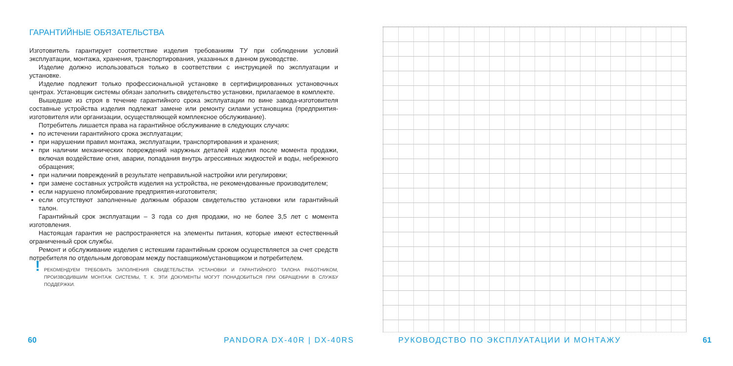ГАРАНТИЙНЫЕ ОБЯЗАТЕЛЬСТВА
Изготовитель гарантирует соответствие изделия требованиям ТУ при соблюдении условий эксплуатации, монтажа, хранения, транспортирования, указанных в данном руководстве.
Изделие должно использоваться только в соответствии с инструкцией по эксплуатации и установке.
Изделие подлежит только профессиональной установке в сертифицированных установочных центрах. Установщик системы обязан заполнить свидетельство установки, прилагаемое в комплекте.
Вышедшие из строя в течение гарантийного срока эксплуатации по вине завода-изготовителя составные устройства изделия подлежат замене или ремонту силами установщика (предприятия-изготовителя или организации, осуществляющей комплексное обслуживание).
Потребитель лишается права на гарантийное обслуживание в следующих случаях:
по истечении гарантийного срока эксплуатации;
при нарушении правил монтажа, эксплуатации, транспортирования и хранения;
при наличии механических повреждений наружных деталей изделия после момента продажи, включая воздействие огня, аварии, попадания внутрь агрессивных жидкостей и воды, небрежного обращения;
при наличии повреждений в результате неправильной настройки или регулировки;
при замене составных устройств изделия на устройства, не рекомендованные производителем;
если нарушено пломбирование предприятия-изготовителя;
если отсутствуют заполненные должным образом свидетельство установки или гарантийный талон.
Гарантийный срок эксплуатации – 3 года со дня продажи, но не более 3,5 лет с момента изготовления.
Настоящая гарантия не распространяется на элементы питания, которые имеют естественный ограниченный срок службы.
Ремонт и обслуживание изделия с истекшим гарантийным сроком осуществляется за счет средств потребителя по отдельным договорам между поставщиком/установщиком и потребителем.
! РЕКОМЕНДУЕМ ТРЕБОВАТЬ ЗАПОЛНЕНИЯ СВИДЕТЕЛЬСТВА УСТАНОВКИ И ГАРАНТИЙНОГО ТАЛОНА РАБОТНИКОМ, ПРОИЗВОДИВШИМ МОНТАЖ СИСТЕМЫ, Т. К. ЭТИ ДОКУМЕНТЫ МОГУТ ПОНАДОБИТЬСЯ ПРИ ОБРАЩЕНИИ В СЛУЖБУ ПОДДЕРЖКИ.
60 PANDORA DX-40R | DX-40RS
РУКОВОДСТВО ПО ЭКСПЛУАТАЦИИ И МОНТАЖУ
61